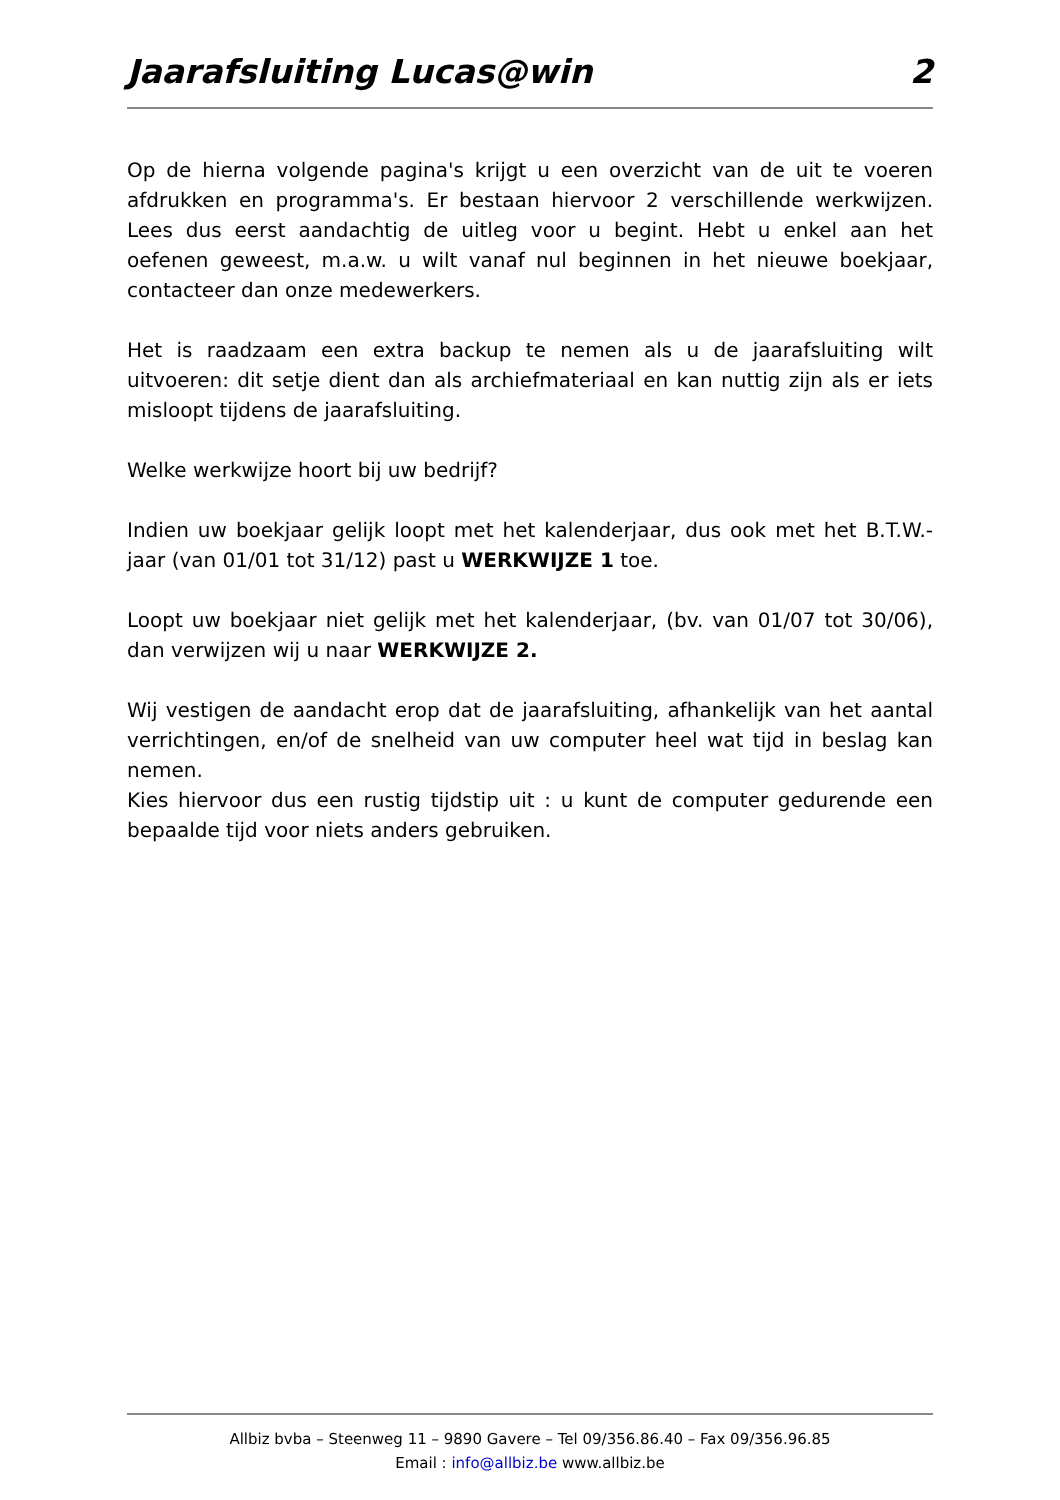Jaarafsluiting Lucas@win 2
Op de hierna volgende pagina's krijgt u een overzicht van de uit te voeren afdrukken en programma's. Er bestaan hiervoor 2 verschillende werkwijzen. Lees dus eerst aandachtig de uitleg voor u begint. Hebt u enkel aan het oefenen geweest, m.a.w. u wilt vanaf nul beginnen in het nieuwe boekjaar, contacteer dan onze medewerkers.
Het is raadzaam een extra backup te nemen als u de jaarafsluiting wilt uitvoeren: dit setje dient dan als archiefmateriaal en kan nuttig zijn als er iets misloopt tijdens de jaarafsluiting.
Welke werkwijze hoort bij uw bedrijf?
Indien uw boekjaar gelijk loopt met het kalenderjaar, dus ook met het B.T.W.-jaar (van 01/01 tot 31/12) past u WERKWIJZE 1 toe.
Loopt uw boekjaar niet gelijk met het kalenderjaar, (bv. van 01/07 tot 30/06), dan verwijzen wij u naar WERKWIJZE 2.
Wij vestigen de aandacht erop dat de jaarafsluiting, afhankelijk van het aantal verrichtingen, en/of de snelheid van uw computer heel wat tijd in beslag kan nemen.
Kies hiervoor dus een rustig tijdstip uit : u kunt de computer gedurende een bepaalde tijd voor niets anders gebruiken.
Allbiz bvba – Steenweg 11 – 9890 Gavere – Tel 09/356.86.40 – Fax 09/356.96.85
Email : info@allbiz.be www.allbiz.be